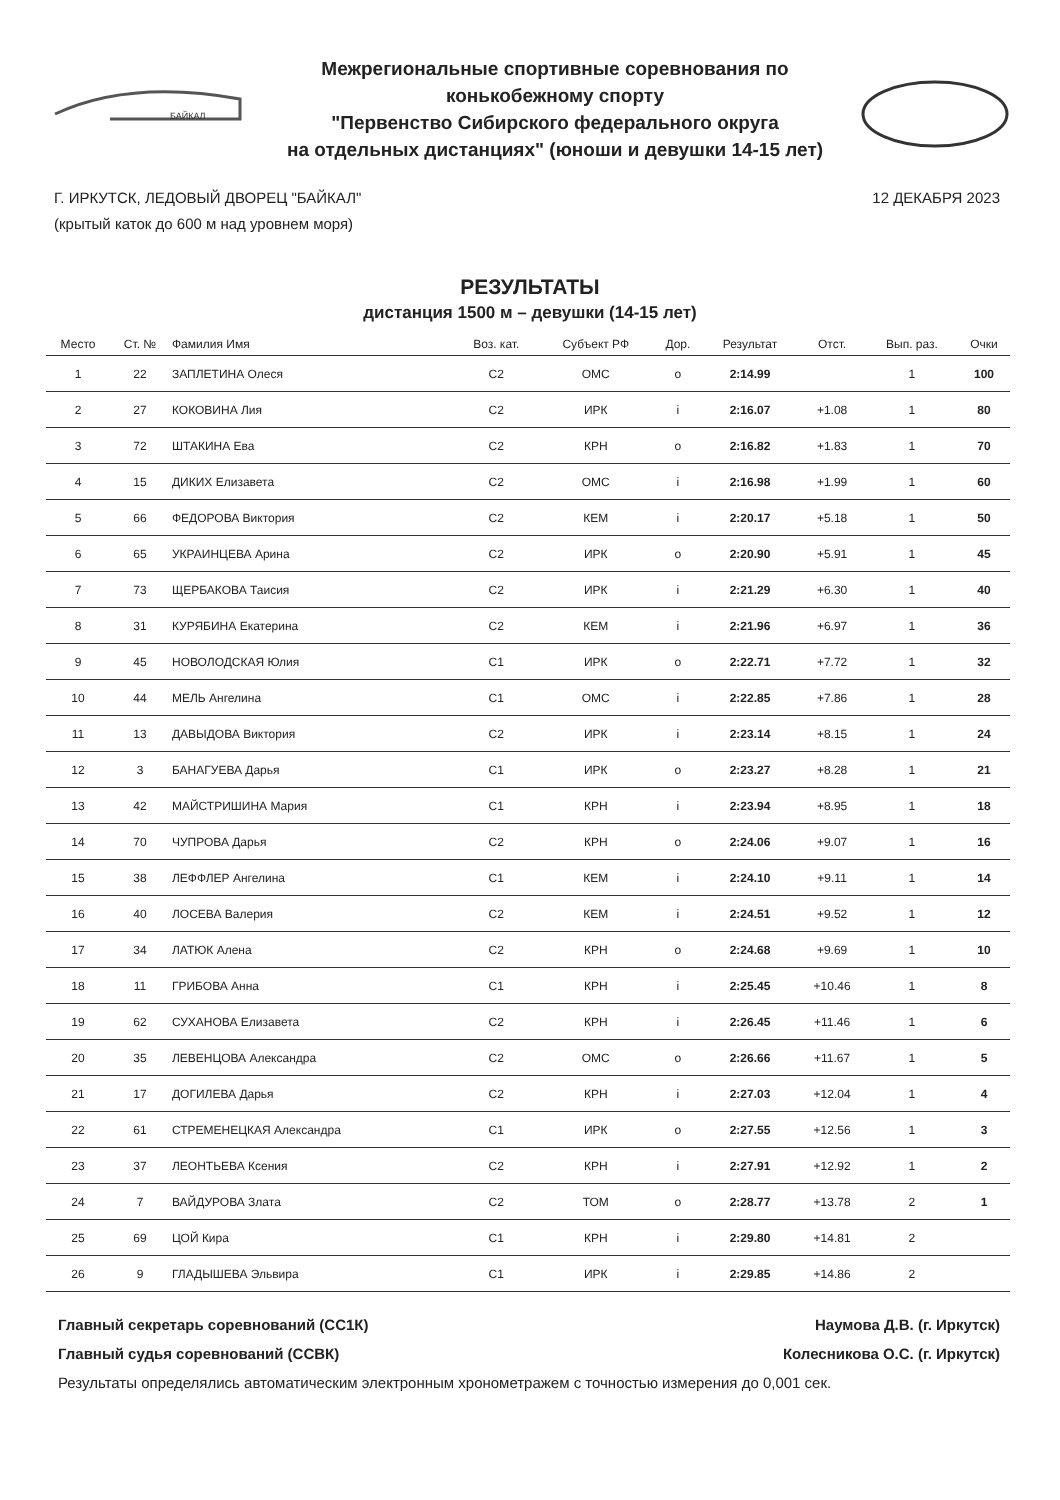БАЙКАЛ
Межрегиональные спортивные соревнования по
конькобежному спорту
"Первенство Сибирского федерального округа
на отдельных дистанциях" (юноши и девушки 14-15 лет)
Г. ИРКУТСК, ЛЕДОВЫЙ ДВОРЕЦ "БАЙКАЛ"
(крытый каток до 600 м над уровнем моря)
12 ДЕКАБРЯ 2023
РЕЗУЛЬТАТЫ
дистанция 1500 м – девушки (14-15 лет)
| Место | Ст. № | Фамилия Имя | Воз. кат. | Субъект РФ | Дор. | Результат | Отст. | Вып. раз. | Очки |
| --- | --- | --- | --- | --- | --- | --- | --- | --- | --- |
| 1 | 22 | ЗАПЛЕТИНА Олеся | С2 | ОМС | o | 2:14.99 | | 1 | 100 |
| 2 | 27 | КОКОВИНА Лия | С2 | ИРК | i | 2:16.07 | +1.08 | 1 | 80 |
| 3 | 72 | ШТАКИНА Ева | С2 | КРН | o | 2:16.82 | +1.83 | 1 | 70 |
| 4 | 15 | ДИКИХ Елизавета | С2 | ОМС | i | 2:16.98 | +1.99 | 1 | 60 |
| 5 | 66 | ФЕДОРОВА Виктория | С2 | КЕМ | i | 2:20.17 | +5.18 | 1 | 50 |
| 6 | 65 | УКРАИНЦЕВА Арина | С2 | ИРК | o | 2:20.90 | +5.91 | 1 | 45 |
| 7 | 73 | ЩЕРБАКОВА Таисия | С2 | ИРК | i | 2:21.29 | +6.30 | 1 | 40 |
| 8 | 31 | КУРЯБИНА Екатерина | С2 | КЕМ | i | 2:21.96 | +6.97 | 1 | 36 |
| 9 | 45 | НОВОЛОДСКАЯ Юлия | С1 | ИРК | o | 2:22.71 | +7.72 | 1 | 32 |
| 10 | 44 | МЕЛЬ Ангелина | С1 | ОМС | i | 2:22.85 | +7.86 | 1 | 28 |
| 11 | 13 | ДАВЫДОВА Виктория | С2 | ИРК | i | 2:23.14 | +8.15 | 1 | 24 |
| 12 | 3 | БАНАГУЕВА Дарья | С1 | ИРК | o | 2:23.27 | +8.28 | 1 | 21 |
| 13 | 42 | МАЙСТРИШИНА Мария | С1 | КРН | i | 2:23.94 | +8.95 | 1 | 18 |
| 14 | 70 | ЧУПРОВА Дарья | С2 | КРН | o | 2:24.06 | +9.07 | 1 | 16 |
| 15 | 38 | ЛЕФФЛЕР Ангелина | С1 | КЕМ | i | 2:24.10 | +9.11 | 1 | 14 |
| 16 | 40 | ЛОСЕВА Валерия | С2 | КЕМ | i | 2:24.51 | +9.52 | 1 | 12 |
| 17 | 34 | ЛАТЮК Алена | С2 | КРН | o | 2:24.68 | +9.69 | 1 | 10 |
| 18 | 11 | ГРИБОВА Анна | С1 | КРН | i | 2:25.45 | +10.46 | 1 | 8 |
| 19 | 62 | СУХАНОВА Елизавета | С2 | КРН | i | 2:26.45 | +11.46 | 1 | 6 |
| 20 | 35 | ЛЕВЕНЦОВА Александра | С2 | ОМС | o | 2:26.66 | +11.67 | 1 | 5 |
| 21 | 17 | ДОГИЛЕВА Дарья | С2 | КРН | i | 2:27.03 | +12.04 | 1 | 4 |
| 22 | 61 | СТРЕМЕНЕЦКАЯ Александра | С1 | ИРК | o | 2:27.55 | +12.56 | 1 | 3 |
| 23 | 37 | ЛЕОНТЬЕВА Ксения | С2 | КРН | i | 2:27.91 | +12.92 | 1 | 2 |
| 24 | 7 | ВАЙДУРОВА Злата | С2 | ТОМ | o | 2:28.77 | +13.78 | 2 | 1 |
| 25 | 69 | ЦОЙ Кира | С1 | КРН | i | 2:29.80 | +14.81 | 2 | |
| 26 | 9 | ГЛАДЫШЕВА Эльвира | С1 | ИРК | i | 2:29.85 | +14.86 | 2 | |
Главный секретарь соревнований (СС1К) Наумова Д.В. (г. Иркутск)
Главный судья соревнований (ССВК) Колесникова О.С. (г. Иркутск)
Результаты определялись автоматическим электронным хронометражем с точностью измерения до 0,001 сек.